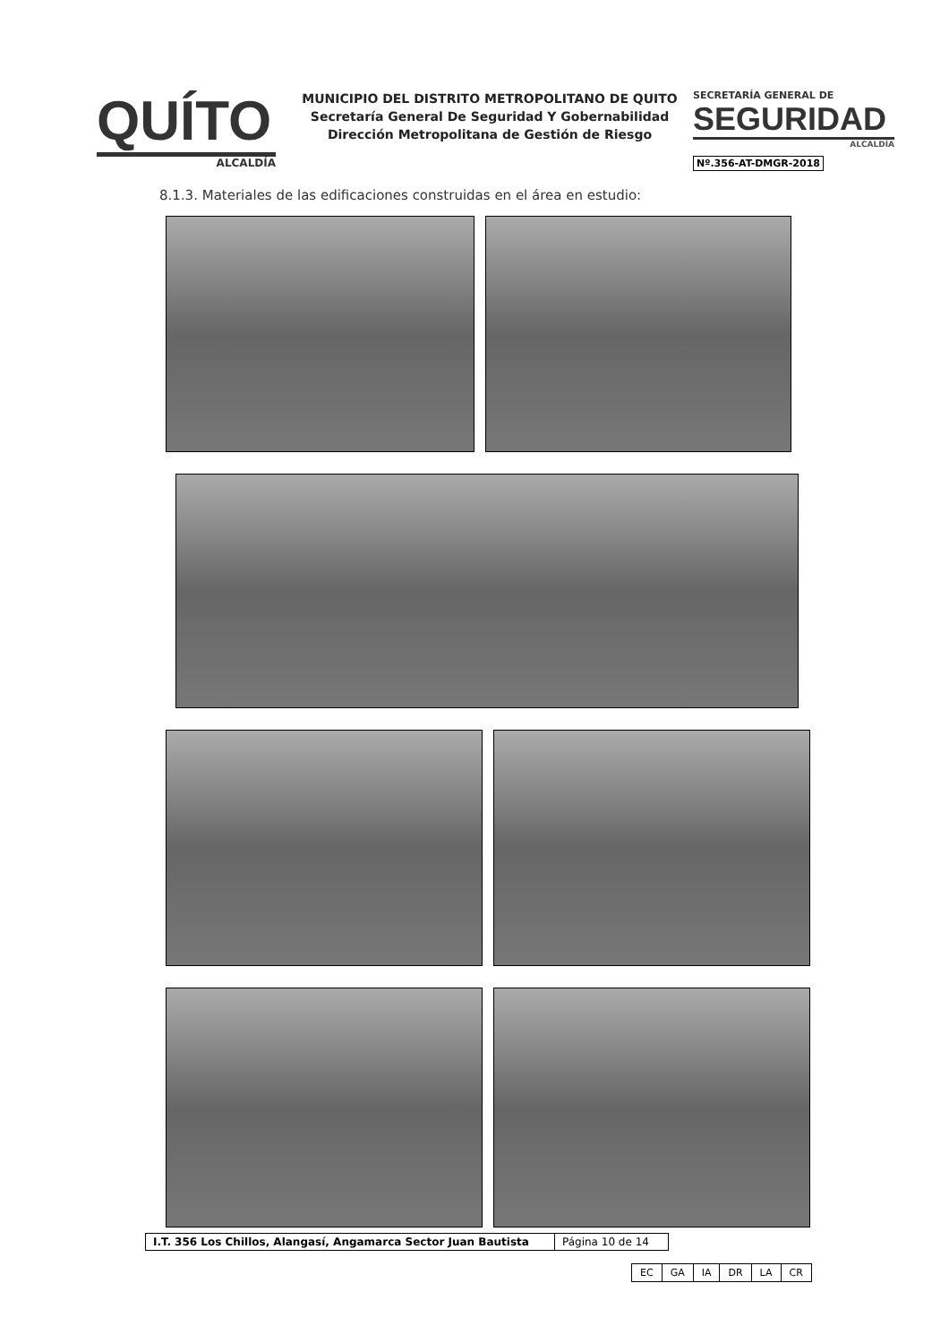QUÍTO
ALCALDÍA
MUNICIPIO DEL DISTRITO METROPOLITANO DE QUITO
Secretaría General De Seguridad Y Gobernabilidad
Dirección Metropolitana de Gestión de Riesgo
SECRETARÍA GENERAL DE
SEGURIDAD
ALCALDÍA
Nº.356-AT-DMGR-2018
8.1.3. Materiales de las edificaciones construidas en el área en estudio:
| I.T. 356 Los Chillos, Alangasí, Angamarca Sector Juan Bautista | Página 10 de 14 |
| EC | GA | IA | DR | LA | CR |